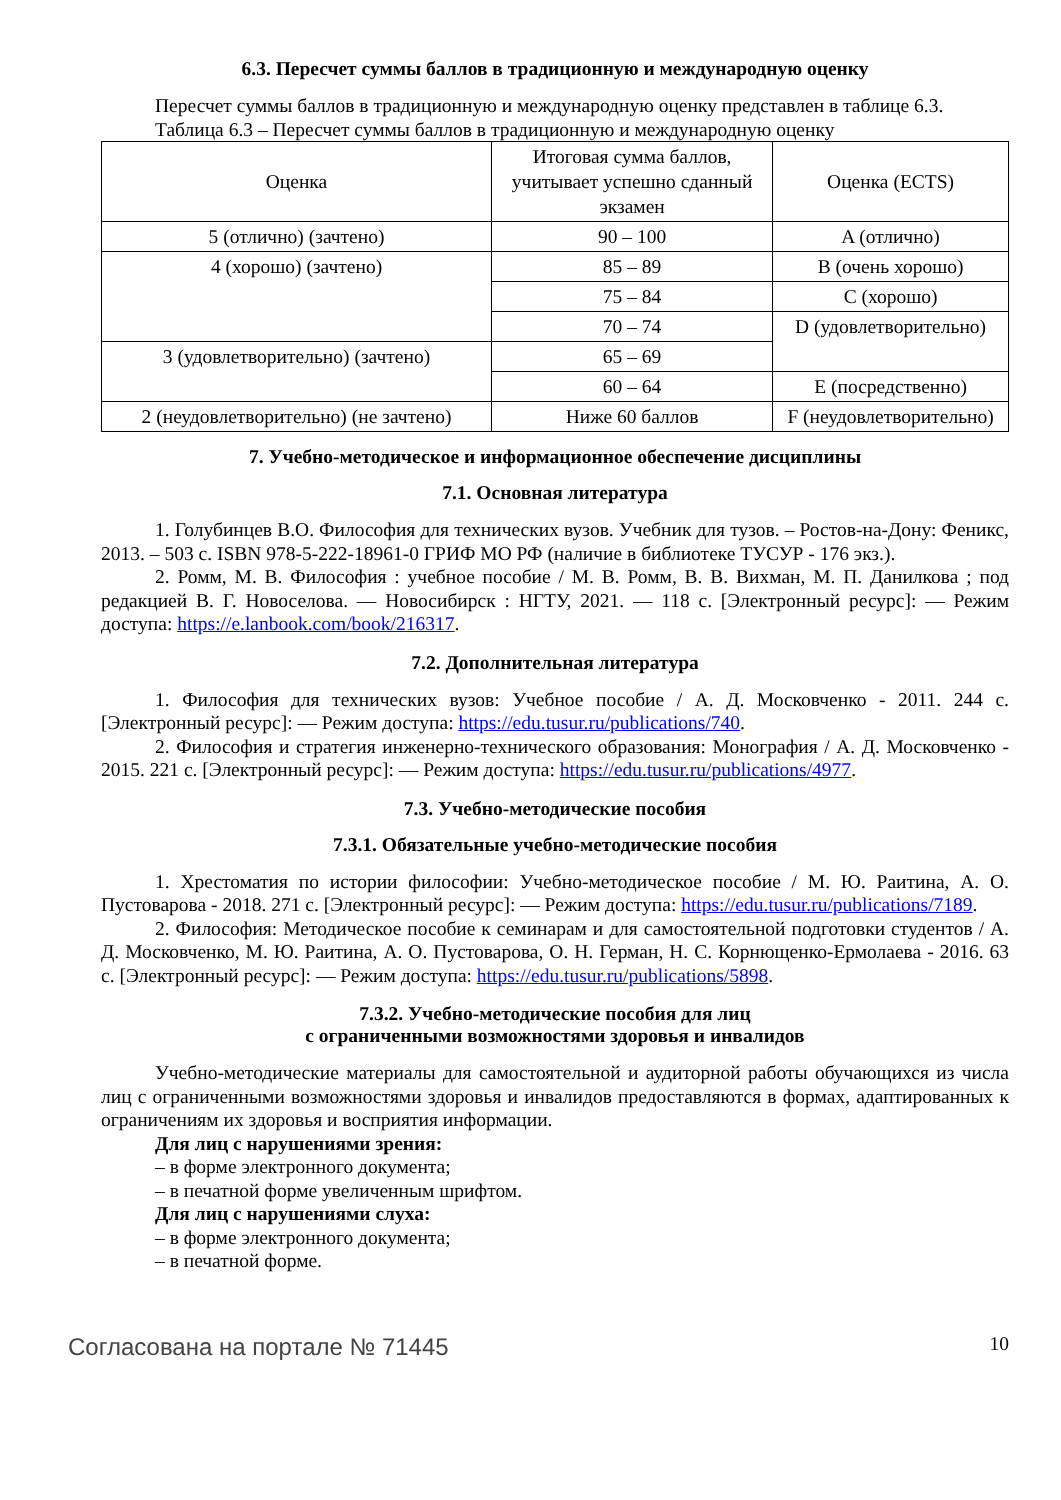6.3. Пересчет суммы баллов в традиционную и международную оценку
Пересчет суммы баллов в традиционную и международную оценку представлен в таблице 6.3.
Таблица 6.3 – Пересчет суммы баллов в традиционную и международную оценку
| Оценка | Итоговая сумма баллов, учитывает успешно сданный экзамен | Оценка (ECTS) |
| 5 (отлично) (зачтено) | 90 – 100 | A (отлично) |
| 4 (хорошо) (зачтено) | 85 – 89 | B (очень хорошо) |
| | 75 – 84 | C (хорошо) |
| | 70 – 74 | D (удовлетворительно) |
| 3 (удовлетворительно) (зачтено) | 65 – 69 | |
| | 60 – 64 | E (посредственно) |
| 2 (неудовлетворительно) (не зачтено) | Ниже 60 баллов | F (неудовлетворительно) |
7. Учебно-методическое и информационное обеспечение дисциплины
7.1. Основная литература
1. Голубинцев В.О. Философия для технических вузов. Учебник для тузов. – Ростов-на-Дону: Феникс, 2013. – 503 с. ISBN 978-5-222-18961-0 ГРИФ МО РФ (наличие в библиотеке ТУСУР - 176 экз.).
2. Ромм, М. В. Философия : учебное пособие / М. В. Ромм, В. В. Вихман, М. П. Данилкова ; под редакцией В. Г. Новоселова. — Новосибирск : НГТУ, 2021. — 118 с. [Электронный ресурс]: — Режим доступа: https://e.lanbook.com/book/216317.
7.2. Дополнительная литература
1. Философия для технических вузов: Учебное пособие / А. Д. Московченко - 2011. 244 с. [Электронный ресурс]: — Режим доступа: https://edu.tusur.ru/publications/740.
2. Философия и стратегия инженерно-технического образования: Монография / А. Д. Московченко - 2015. 221 с. [Электронный ресурс]: — Режим доступа: https://edu.tusur.ru/publications/4977.
7.3. Учебно-методические пособия
7.3.1. Обязательные учебно-методические пособия
1. Хрестоматия по истории философии: Учебно-методическое пособие / М. Ю. Раитина, А. О. Пустоварова - 2018. 271 с. [Электронный ресурс]: — Режим доступа: https://edu.tusur.ru/publications/7189.
2. Философия: Методическое пособие к семинарам и для самостоятельной подготовки студентов / А. Д. Московченко, М. Ю. Раитина, А. О. Пустоварова, О. Н. Герман, Н. С. Корнющенко-Ермолаева - 2016. 63 с. [Электронный ресурс]: — Режим доступа: https://edu.tusur.ru/publications/5898.
7.3.2. Учебно-методические пособия для лиц
с ограниченными возможностями здоровья и инвалидов
Учебно-методические материалы для самостоятельной и аудиторной работы обучающихся из числа лиц с ограниченными возможностями здоровья и инвалидов предоставляются в формах, адаптированных к ограничениям их здоровья и восприятия информации.
Для лиц с нарушениями зрения:
– в форме электронного документа;
– в печатной форме увеличенным шрифтом.
Для лиц с нарушениями слуха:
– в форме электронного документа;
– в печатной форме.
Согласована на портале № 71445 10